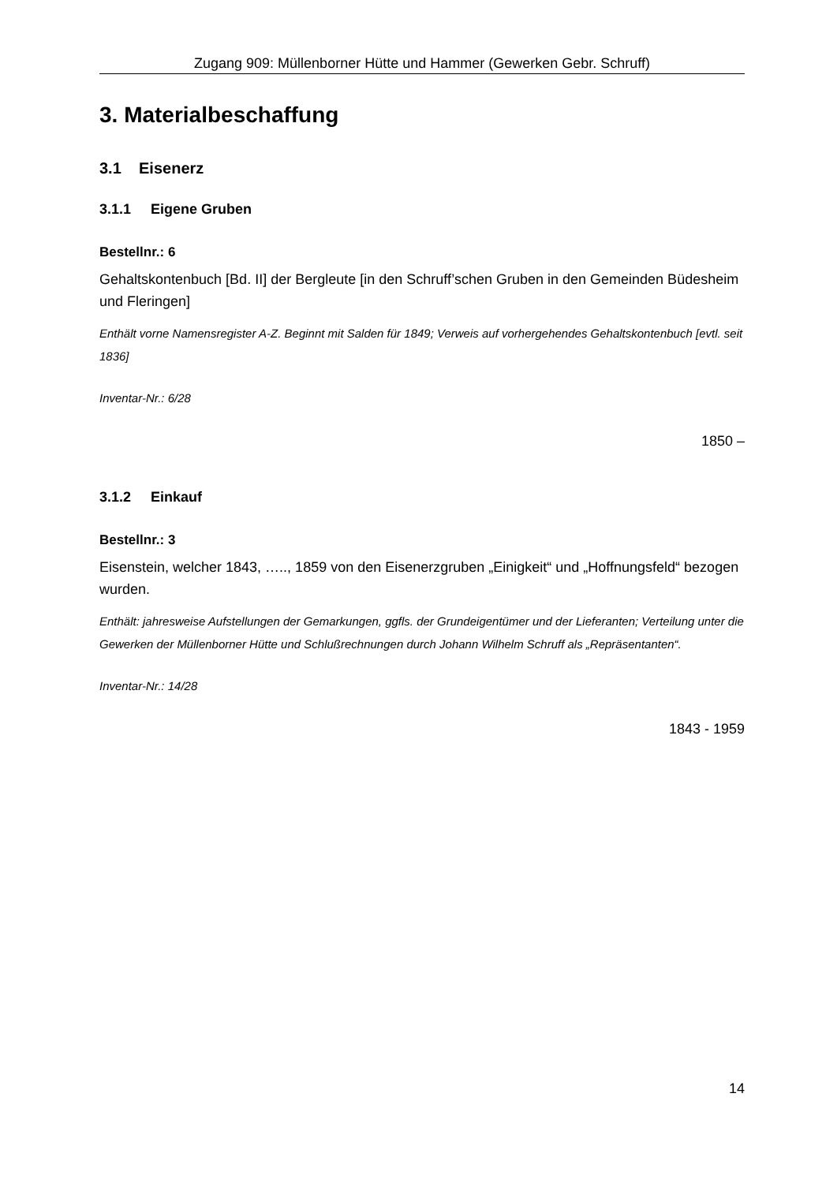Zugang 909: Müllenborner Hütte und Hammer (Gewerken Gebr. Schruff)
3. Materialbeschaffung
3.1 Eisenerz
3.1.1 Eigene Gruben
Bestellnr.: 6
Gehaltskontenbuch [Bd. II] der Bergleute [in den Schruff’schen Gruben in den Gemeinden Büdesheim und Fleringen]
Enthält vorne Namensregister A-Z. Beginnt mit Salden für 1849; Verweis auf vorhergehendes Gehaltskontenbuch [evtl. seit 1836]
Inventar-Nr.: 6/28
1850 –
3.1.2 Einkauf
Bestellnr.: 3
Eisenstein, welcher 1843, ….., 1859 von den Eisenerzgruben „Einigkeit“ und „Hoffnungsfeld“ bezogen wurden.
Enthält: jahresweise Aufstellungen der Gemarkungen, ggfls. der Grundeigentümer und der Lieferanten; Verteilung unter die Gewerken der Müllenborner Hütte und Schlußrechnungen durch Johann Wilhelm Schruff als „Repräsentanten“.
Inventar-Nr.: 14/28
1843 - 1959
14